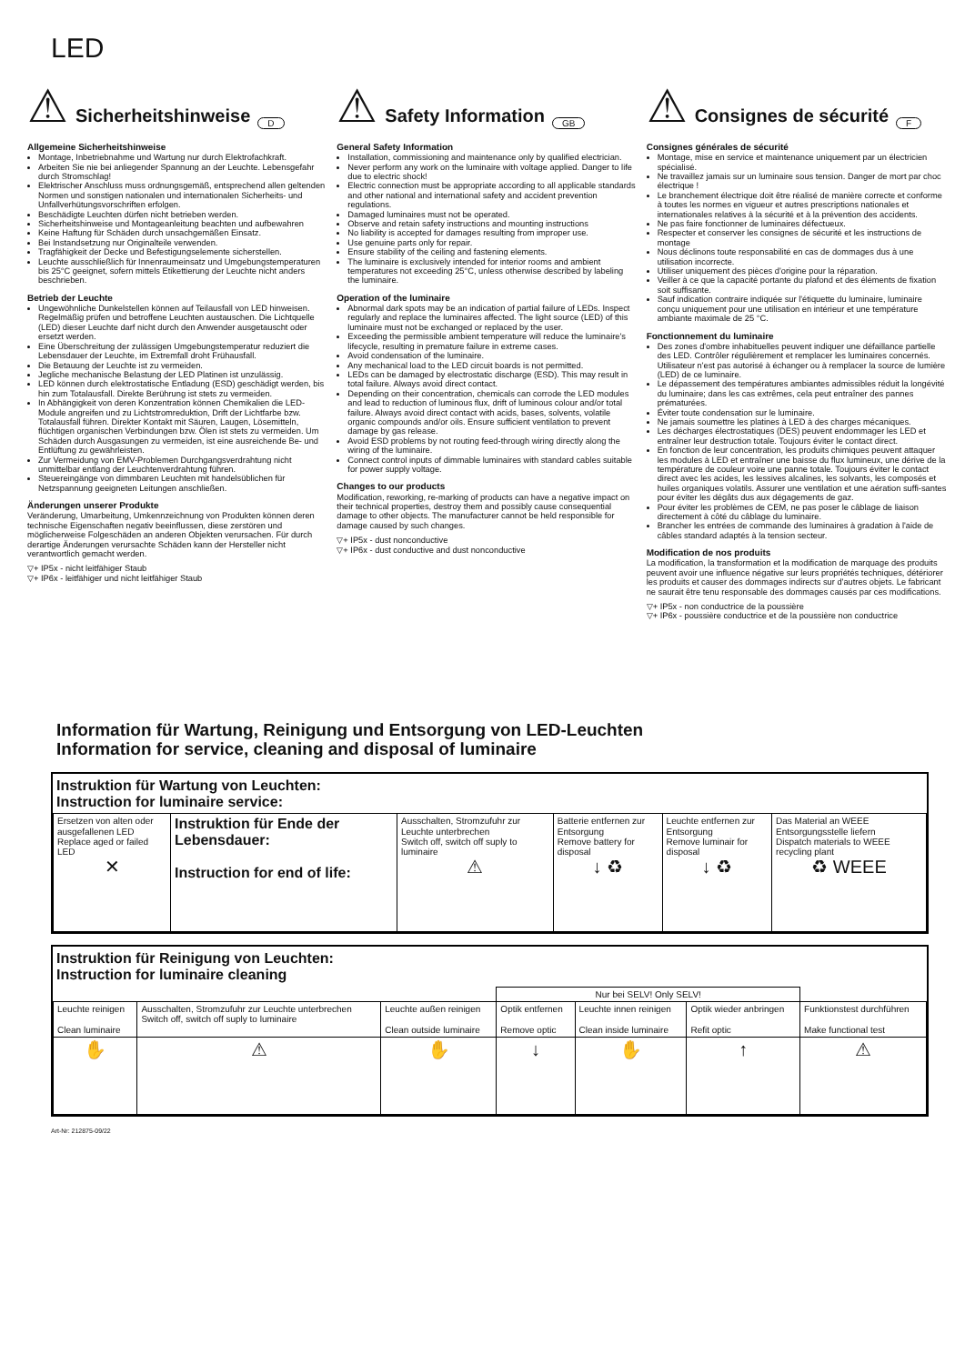LED
⚠
Sicherheitshinweise
D
Allgemeine Sicherheitshinweise
Montage, Inbetriebnahme und Wartung nur durch Elektrofachkraft.
Arbeiten Sie nie bei anliegender Spannung an der Leuchte. Lebensgefahr durch Stromschlag!
Elektrischer Anschluss muss ordnungsgemäß, entsprechend allen geltenden Normen und sonstigen nationalen und internationalen Sicherheits- und Unfallverhütungsvorschriften erfolgen.
Beschädigte Leuchten dürfen nicht betrieben werden.
Sicherheitshinweise und Montageanleitung beachten und aufbewahren
Keine Haftung für Schäden durch unsachgemäßen Einsatz.
Bei Instandsetzung nur Originalteile verwenden.
Tragfähigkeit der Decke und Befestigungselemente sicherstellen.
Leuchte ausschließlich für Innenraumeinsatz und Umgebungstemperaturen bis 25°C geeignet, sofern mittels Etikettierung der Leuchte nicht anders beschrieben.
Betrieb der Leuchte
Ungewöhnliche Dunkelstellen können auf Teilausfall von LED hinweisen. Regelmäßig prüfen und betroffene Leuchten austauschen. Die Lichtquelle (LED) dieser Leuchte darf nicht durch den Anwender ausgetauscht oder ersetzt werden.
Eine Überschreitung der zulässigen Umgebungstemperatur reduziert die Lebensdauer der Leuchte, im Extremfall droht Frühausfall.
Die Betauung der Leuchte ist zu vermeiden.
Jegliche mechanische Belastung der LED Platinen ist unzulässig.
LED können durch elektrostatische Entladung (ESD) geschädigt werden, bis hin zum Totalausfall. Direkte Berührung ist stets zu vermeiden.
In Abhängigkeit von deren Konzentration können Chemikalien die LED-Module angreifen und zu Lichtstromreduktion, Drift der Lichtfarbe bzw. Totalausfall führen. Direkter Kontakt mit Säuren, Laugen, Lösemitteln, flüchtigen organischen Verbindungen bzw. Ölen ist stets zu vermeiden. Um Schäden durch Ausgasungen zu vermeiden, ist eine ausreichende Be- und Entlüftung zu gewährleisten.
Zur Vermeidung von EMV-Problemen Durchgangsverdrahtung nicht unmittelbar entlang der Leuchtenverdrahtung führen.
Steuereingänge von dimmbaren Leuchten mit handelsüblichen für Netzspannung geeigneten Leitungen anschließen.
Änderungen unserer Produkte
Veränderung, Umarbeitung, Umkennzeichnung von Produkten können deren technische Eigenschaften negativ beeinflussen, diese zerstören und möglicherweise Folgeschäden an anderen Objekten verursachen. Für durch derartige Änderungen verursachte Schäden kann der Hersteller nicht verantwortlich gemacht werden.
▽+ IP5x - nicht leitfähiger Staub
▽+ IP6x - leitfähiger und nicht leitfähiger Staub
⚠
Safety Information
GB
General Safety Information
Installation, commissioning and maintenance only by qualified electrician.
Never perform any work on the luminaire with voltage applied. Danger to life due to electric shock!
Electric connection must be appropriate according to all applicable standards and other national and international safety and accident prevention regulations.
Damaged luminaires must not be operated.
Observe and retain safety instructions and mounting instructions
No liability is accepted for damages resulting from improper use.
Use genuine parts only for repair.
Ensure stability of the ceiling and fastening elements.
The luminaire is exclusively intended for interior rooms and ambient temperatures not exceeding 25°C, unless otherwise described by labeling the luminaire.
Operation of the luminaire
Abnormal dark spots may be an indication of partial failure of LEDs. Inspect regularly and replace the luminaires affected. The light source (LED) of this luminaire must not be exchanged or replaced by the user.
Exceeding the permissible ambient temperature will reduce the luminaire's lifecycle, resulting in premature failure in extreme cases.
Avoid condensation of the luminaire.
Any mechanical load to the LED circuit boards is not permitted.
LEDs can be damaged by electrostatic discharge (ESD). This may result in total failure. Always avoid direct contact.
Depending on their concentration, chemicals can corrode the LED modules and lead to reduction of luminous flux, drift of luminous colour and/or total failure. Always avoid direct contact with acids, bases, solvents, volatile organic compounds and/or oils. Ensure sufficient ventilation to prevent damage by gas release.
Avoid ESD problems by not routing feed-through wiring directly along the wiring of the luminaire.
Connect control inputs of dimmable luminaires with standard cables suitable for power supply voltage.
Changes to our products
Modification, reworking, re-marking of products can have a negative impact on their technical properties, destroy them and possibly cause consequential damage to other objects. The manufacturer cannot be held responsible for damage caused by such changes.
▽+ IP5x - dust nonconductive
▽+ IP6x - dust conductive and dust nonconductive
⚠
Consignes de sécurité
F
Consignes générales de sécurité
Montage, mise en service et maintenance uniquement par un électricien spécialisé.
Ne travaillez jamais sur un luminaire sous tension. Danger de mort par choc électrique !
Le branchement électrique doit être réalisé de manière correcte et conforme à toutes les normes en vigueur et autres prescriptions nationales et internationales relatives à la sécurité et à la prévention des accidents.
Ne pas faire fonctionner de luminaires défectueux.
Respecter et conserver les consignes de sécurité et les instructions de montage
Nous déclinons toute responsabilité en cas de dommages dus à une utilisation incorrecte.
Utiliser uniquement des pièces d'origine pour la réparation.
Veiller à ce que la capacité portante du plafond et des éléments de fixation soit suffisante.
Sauf indication contraire indiquée sur l'étiquette du luminaire, luminaire conçu uniquement pour une utilisation en intérieur et une température ambiante maximale de 25 °C.
Fonctionnement du luminaire
Des zones d'ombre inhabituelles peuvent indiquer une défaillance partielle des LED. Contrôler régulièrement et remplacer les luminaires concernés. Utilisateur n'est pas autorisé à échanger ou à remplacer la source de lumière (LED) de ce luminaire.
Le dépassement des températures ambiantes admissibles réduit la longévité du luminaire; dans les cas extrêmes, cela peut entraîner des pannes prématurées.
Éviter toute condensation sur le luminaire.
Ne jamais soumettre les platines à LED à des charges mécaniques.
Les décharges électrostatiques (DES) peuvent endommager les LED et entraîner leur destruction totale. Toujours éviter le contact direct.
En fonction de leur concentration, les produits chimiques peuvent attaquer les modules à LED et entraîner une baisse du flux lumineux, une dérive de la température de couleur voire une panne totale. Toujours éviter le contact direct avec les acides, les lessives alcalines, les solvants, les composés et huiles organiques volatils. Assurer une ventilation et une aération suffi-santes pour éviter les dégâts dus aux dégagements de gaz.
Pour éviter les problèmes de CEM, ne pas poser le câblage de liaison directement à côté du câblage du luminaire.
Brancher les entrées de commande des luminaires à gradation à l'aide de câbles standard adaptés à la tension secteur.
Modification de nos produits
La modification, la transformation et la modification de marquage des produits peuvent avoir une influence négative sur leurs propriétés techniques, détériorer les produits et causer des dommages indirects sur d'autres objets. Le fabricant ne saurait être tenu responsable des dommages causés par ces modifications.
▽+ IP5x - non conductrice de la poussière
▽+ IP6x - poussière conductrice et de la poussière non conductrice
Information für Wartung, Reinigung und Entsorgung von LED-Leuchten
Information for service, cleaning and disposal of luminaire
Instruktion für Wartung von Leuchten:
Instruction for luminaire service:
| Ersetzen von alten oder ausgefallenen LED Replace aged or failed LED ✕ | Instruktion für Ende der Lebensdauer: Instruction for end of life: | Ausschalten, Stromzufuhr zur Leuchte unterbrechen Switch off, switch off suply to luminaire ⚠ | Batterie entfernen zur Entsorgung Remove battery for disposal ↓ ♻ | Leuchte entfernen zur Entsorgung Remove luminair for disposal ↓ ♻ | Das Material an WEEE Entsorgungsstelle liefern Dispatch materials to WEEE recycling plant ♻ WEEE |
Instruktion für Reinigung von Leuchten:
Instruction for luminaire cleaning
| | | | Nur bei SELV! Only SELV! | | | |
| Leuchte reinigen Clean luminaire | Ausschalten, Stromzufuhr zur Leuchte unterbrechen Switch off, switch off suply to luminaire | Leuchte außen reinigen Clean outside luminaire | Optik entfernen Remove optic | Leuchte innen reinigen Clean inside luminaire | Optik wieder anbringen Refit optic | Funktionstest durchführen Make functional test |
| ✋ | ⚠ | ✋ | ↓ | ✋ | ↑ | ⚠ |
Art-Nr: 212875-09/22